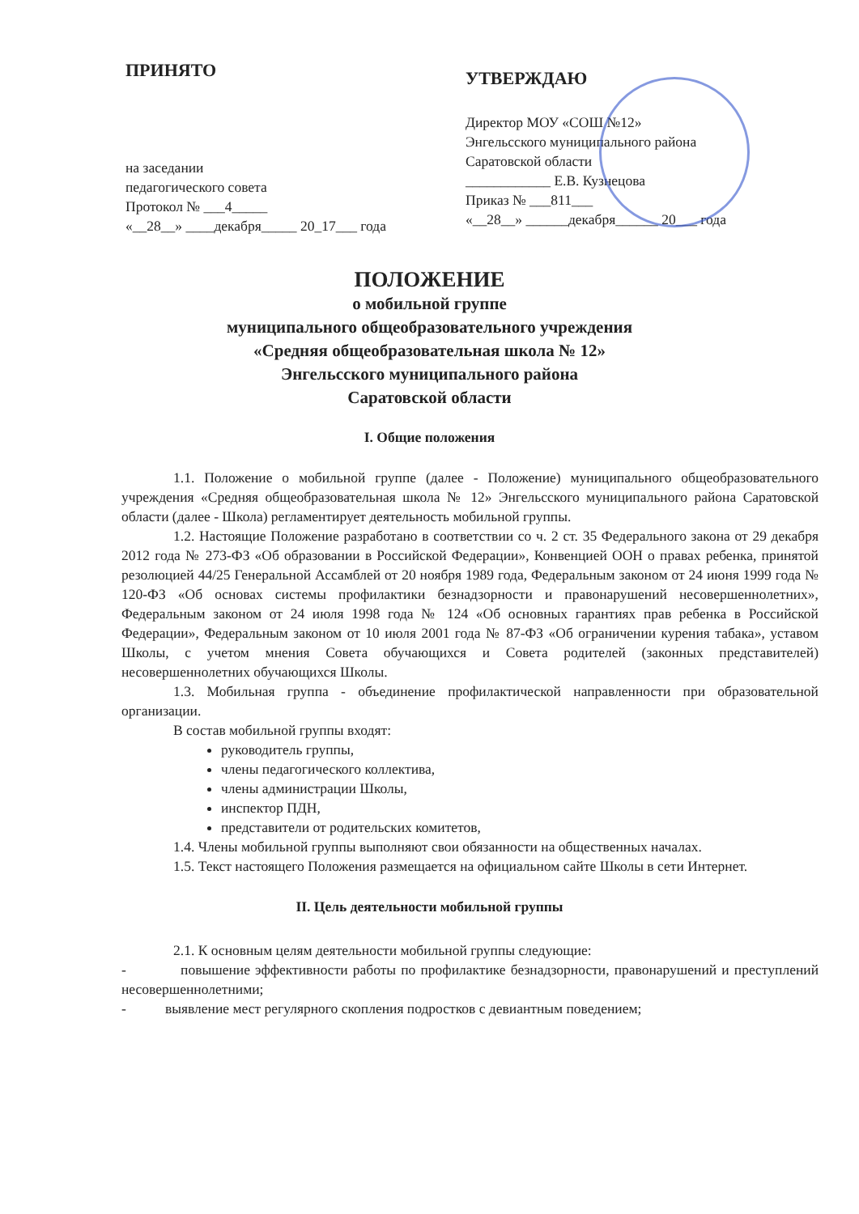ПРИНЯТО
на заседании
педагогического совета
Протокол № ___4_____
«__28__» ____декабря_____ 20_17___ года
УТВЕРЖДАЮ
Директор МОУ «СОШ №12»
Энгельсского муниципального района
Саратовской области
____________ Е.В. Кузнецова
Приказ № ___811___
«__28__» ______декабря______ 20___ года
ПОЛОЖЕНИЕ
о мобильной группе
муниципального общеобразовательного учреждения
«Средняя общеобразовательная школа № 12»
Энгельсского муниципального района
Саратовской области
I. Общие положения
1.1. Положение о мобильной группе (далее - Положение) муниципального общеобразовательного учреждения «Средняя общеобразовательная школа № 12» Энгельсского муниципального района Саратовской области (далее - Школа) регламентирует деятельность мобильной группы.
1.2. Настоящие Положение разработано в соответствии со ч. 2 ст. 35 Федерального закона от 29 декабря 2012 года № 273-ФЗ «Об образовании в Российской Федерации», Конвенцией ООН о правах ребенка, принятой резолюцией 44/25 Генеральной Ассамблей от 20 ноября 1989 года, Федеральным законом от 24 июня 1999 года № 120-ФЗ «Об основах системы профилактики безнадзорности и правонарушений несовершеннолетних», Федеральным законом от 24 июля 1998 года № 124 «Об основных гарантиях прав ребенка в Российской Федерации», Федеральным законом от 10 июля 2001 года № 87-ФЗ «Об ограничении курения табака», уставом Школы, с учетом мнения Совета обучающихся и Совета родителей (законных представителей) несовершеннолетних обучающихся Школы.
1.3. Мобильная группа - объединение профилактической направленности при образовательной организации.
В состав мобильной группы входят:
руководитель группы,
члены педагогического коллектива,
члены администрации Школы,
инспектор ПДН,
представители от родительских комитетов,
1.4. Члены мобильной группы выполняют свои обязанности на общественных началах.
1.5. Текст настоящего Положения размещается на официальном сайте Школы в сети Интернет.
II. Цель деятельности мобильной группы
2.1. К основным целям деятельности мобильной группы следующие:
- повышение эффективности работы по профилактике безнадзорности, правонарушений и преступлений несовершеннолетними;
- выявление мест регулярного скопления подростков с девиантным поведением;